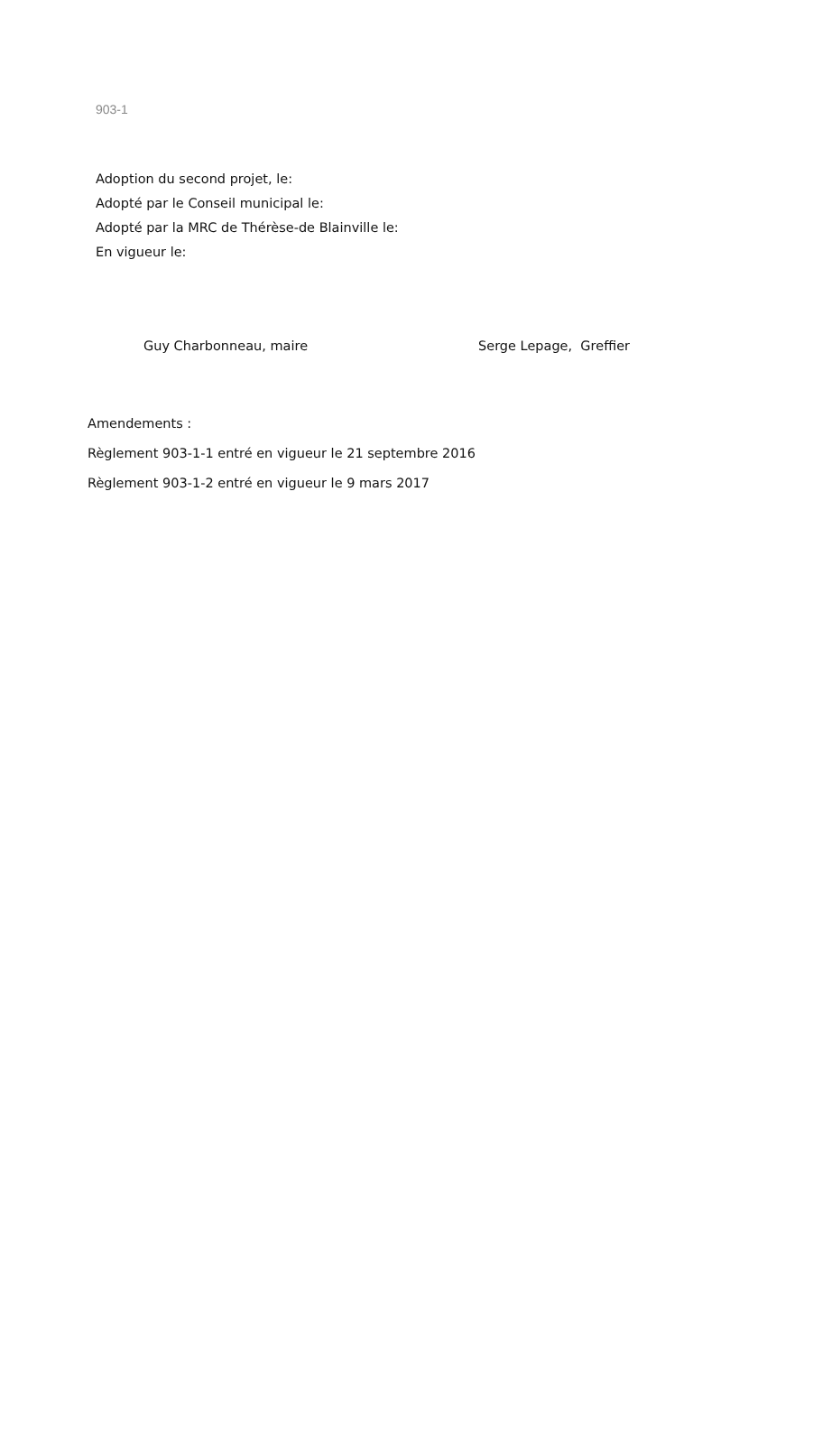903-1
Adoption du second projet, le:
Adopté par le Conseil municipal le:
Adopté par la MRC de Thérèse-de Blainville le:
En vigueur le:
Guy Charbonneau, maire Serge Lepage, Greffier
Amendements :
Règlement 903-1-1 entré en vigueur le 21 septembre 2016
Règlement 903-1-2 entré en vigueur le 9 mars 2017